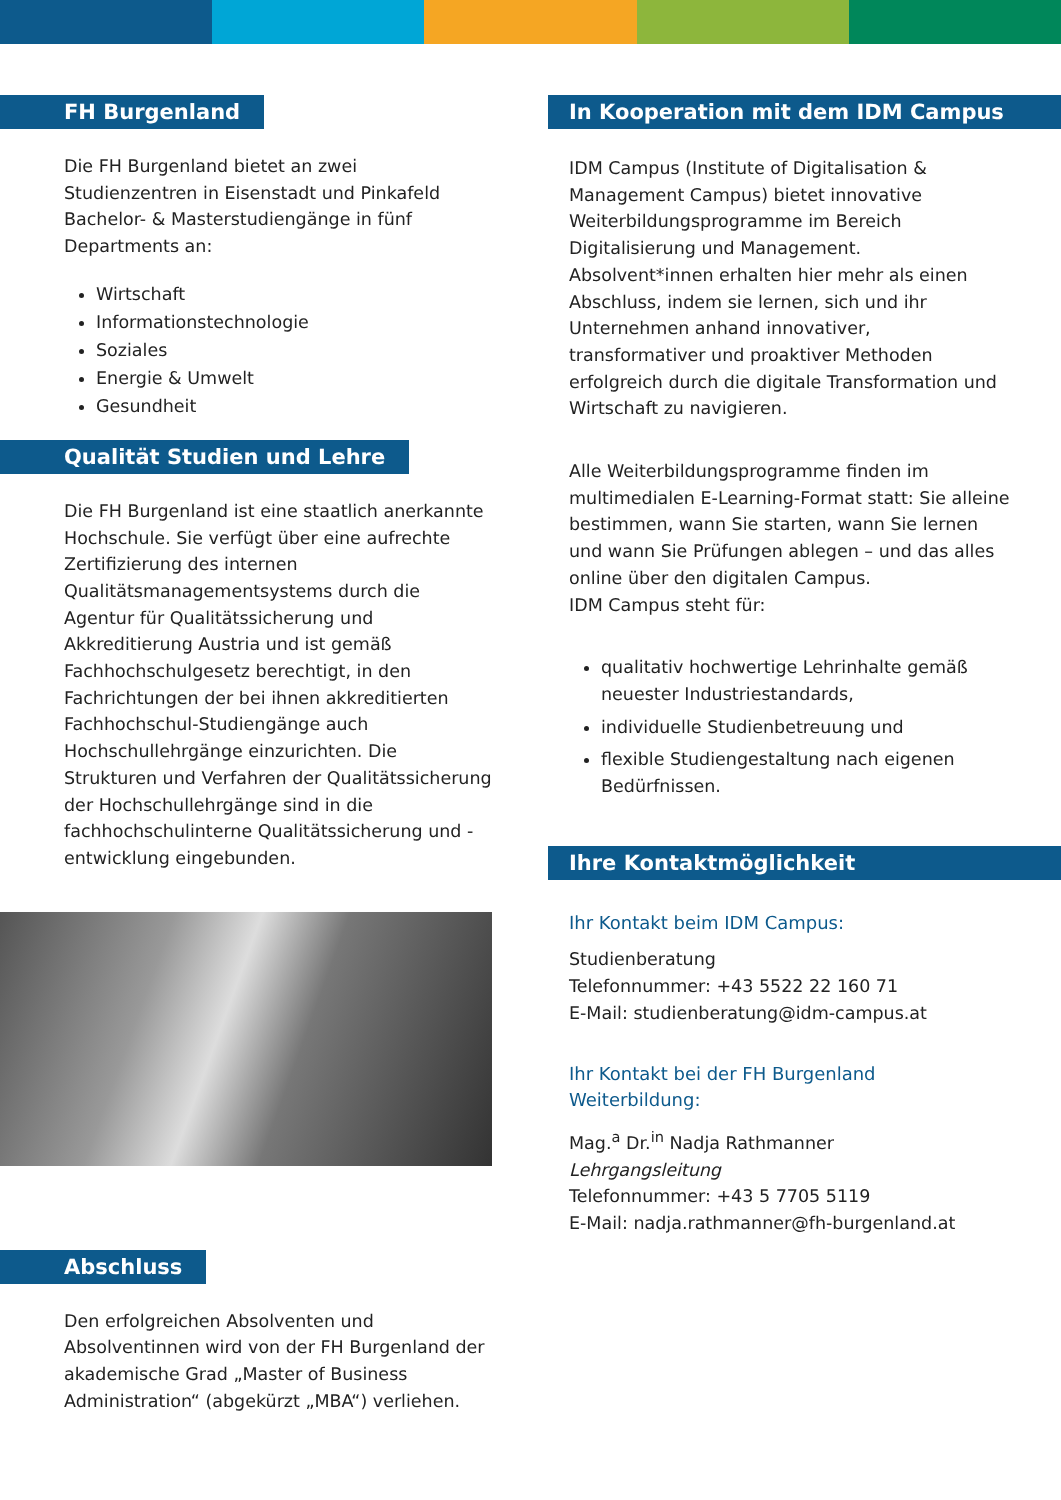FH Burgenland
Die FH Burgenland bietet an zwei Studienzentren in Eisenstadt und Pinkafeld Bachelor- & Masterstudiengänge in fünf Departments an:
Wirtschaft
Informationstechnologie
Soziales
Energie & Umwelt
Gesundheit
Qualität Studien und Lehre
Die FH Burgenland ist eine staatlich anerkannte Hochschule. Sie verfügt über eine aufrechte Zertifizierung des internen Qualitätsmanagementsystems durch die Agentur für Qualitätssicherung und Akkreditierung Austria und ist gemäß Fachhochschulgesetz berechtigt, in den Fachrichtungen der bei ihnen akkreditierten Fachhochschul-Studiengänge auch Hochschullehrgänge einzurichten. Die Strukturen und Verfahren der Qualitätssicherung der Hochschullehrgänge sind in die fachhochschulinterne Qualitätssicherung und -entwicklung eingebunden.
Abschluss
Den erfolgreichen Absolventen und Absolventinnen wird von der FH Burgenland der akademische Grad „Master of Business Administration“ (abgekürzt „MBA“) verliehen.
In Kooperation mit dem IDM Campus
IDM Campus (Institute of Digitalisation & Management Campus) bietet innovative Weiterbildungsprogramme im Bereich Digitalisierung und Management. Absolvent*innen erhalten hier mehr als einen Abschluss, indem sie lernen, sich und ihr Unternehmen anhand innovativer, transformativer und proaktiver Methoden erfolgreich durch die digitale Transformation und Wirtschaft zu navigieren.
Alle Weiterbildungsprogramme finden im multimedialen E-Learning-Format statt: Sie alleine bestimmen, wann Sie starten, wann Sie lernen und wann Sie Prüfungen ablegen – und das alles online über den digitalen Campus.
IDM Campus steht für:
qualitativ hochwertige Lehrinhalte gemäß neuester Industriestandards,
individuelle Studienbetreuung und
flexible Studiengestaltung nach eigenen Bedürfnissen.
Ihre Kontaktmöglichkeit
Ihr Kontakt beim IDM Campus:
Studienberatung
Telefonnummer: +43 5522 22 160 71
E-Mail: studienberatung@idm-campus.at
Ihr Kontakt bei der FH Burgenland Weiterbildung:
Mag.<sup>a</sup> Dr.<sup>in</sup> Nadja Rathmanner
Lehrgangsleitung
Telefonnummer: +43 5 7705 5119
E-Mail: nadja.rathmanner@fh-burgenland.at